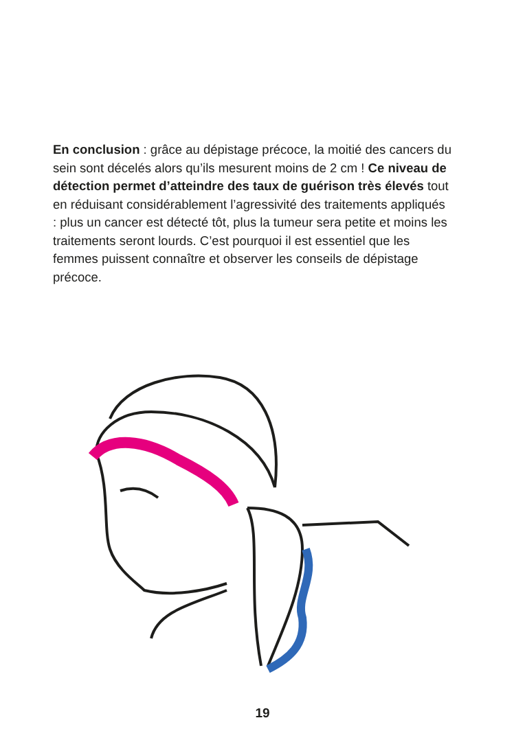En conclusion : grâce au dépistage précoce, la moitié des cancers du sein sont décelés alors qu’ils mesurent moins de 2 cm ! Ce niveau de détection permet d’atteindre des taux de guérison très élevés tout en réduisant considérablement l’agressivité des traitements appliqués : plus un cancer est détecté tôt, plus la tumeur sera petite et moins les traitements seront lourds. C’est pourquoi il est essentiel que les femmes puissent connaître et observer les conseils de dépistage précoce.
19